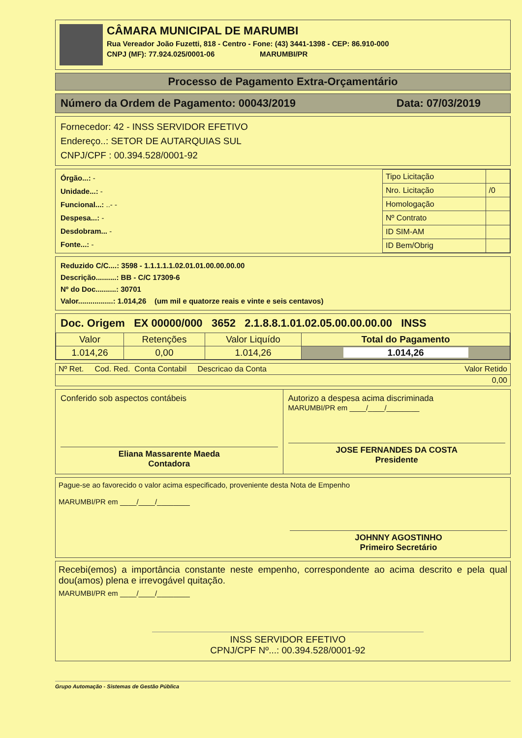CÂMARA MUNICIPAL DE MARUMBI
Rua Vereador João Fuzetti, 818 - Centro - Fone: (43) 3441-1398 - CEP: 86.910-000
CNPJ (MF): 77.924.025/0001-06 MARUMBI/PR
Processo de Pagamento Extra-Orçamentário
Número da Ordem de Pagamento: 00043/2019 Data: 07/03/2019
Fornecedor: 42 - INSS SERVIDOR EFETIVO
Endereço..: SETOR DE AUTARQUIAS SUL
CNPJ/CPF : 00.394.528/0001-92
Órgão...: -
Unidade...: -
Funcional...: ..- -
Despesa...: -
Desdobram... -
Fonte...: -
| Tipo Licitação | |
| Nro. Licitação | /0 |
| Homologação | |
| Nº Contrato | |
| ID SIM-AM | |
| ID Bem/Obrig | |
Reduzido C/C....: 3598 - 1.1.1.1.1.02.01.01.00.00.00.00
Descrição..........: BB - C/C 17309-6
Nº do Doc..........: 30701
Valor.................: 1.014,26 (um mil e quatorze reais e vinte e seis centavos)
Doc. Origem EX 00000/000 3652 2.1.8.8.1.01.02.05.00.00.00.00 INSS
| Valor | Retenções | Valor Liquído | Total do Pagamento |
| --- | --- | --- | --- |
| 1.014,26 | 0,00 | 1.014,26 | 1.014,26 |
| Nº Ret. Cod. Red. Conta Contabil Descricao da Conta | Valor Retido |
| 0,00 | |
Conferido sob aspectos contábeis
Eliana Massarente Maeda
Contadora
Autorizo a despesa acima discriminada
MARUMBI/PR em ____/____/________
JOSE FERNANDES DA COSTA
Presidente
Pague-se ao favorecido o valor acima especificado, proveniente desta Nota de Empenho
MARUMBI/PR em ____/____/________
JOHNNY AGOSTINHO
Primeiro Secretário
Recebi(emos) a importância constante neste empenho, correspondente ao acima descrito e pela qual dou(amos) plena e irrevogável quitação.
MARUMBI/PR em ____/____/________
INSS SERVIDOR EFETIVO
CPNJ/CPF Nº...: 00.394.528/0001-92
Grupo Automação - Sistemas de Gestão Pública